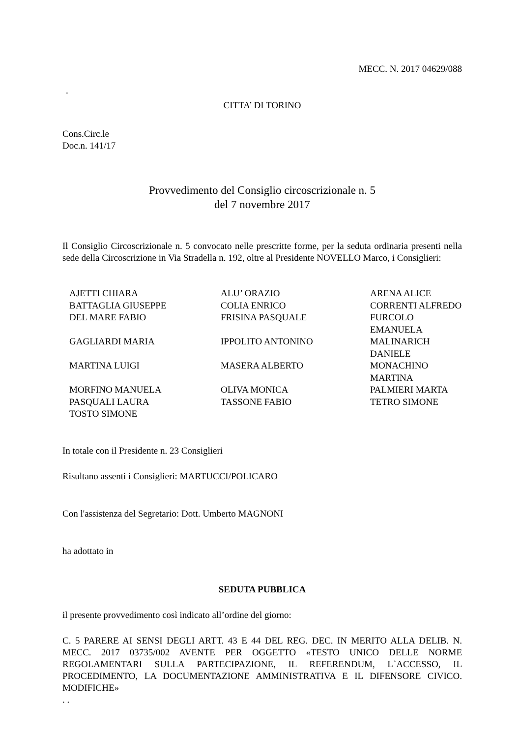MECC. N. 2017 04629/088
.
CITTA’ DI TORINO
Cons.Circ.le
Doc.n. 141/17
Provvedimento del Consiglio circoscrizionale n. 5
del 7 novembre 2017
Il Consiglio Circoscrizionale n. 5 convocato nelle prescritte forme, per la seduta ordinaria presenti nella sede della Circoscrizione in Via Stradella n. 192, oltre al Presidente NOVELLO Marco, i Consiglieri:
| AJETTI CHIARA | ALU’ ORAZIO | ARENA ALICE |
| BATTAGLIA GIUSEPPE | COLIA ENRICO | CORRENTI ALFREDO |
| DEL MARE FABIO | FRISINA PASQUALE | FURCOLO EMANUELA |
| GAGLIARDI MARIA | IPPOLITO ANTONINO | MALINARICH DANIELE |
| MARTINA LUIGI | MASERA ALBERTO | MONACHINO MARTINA |
| MORFINO MANUELA | OLIVA MONICA | PALMIERI MARTA |
| PASQUALI LAURA | TASSONE FABIO | TETRO SIMONE |
| TOSTO SIMONE | | |
In totale con il Presidente n. 23 Consiglieri
Risultano assenti i Consiglieri: MARTUCCI/POLICARO
Con l'assistenza del Segretario: Dott. Umberto MAGNONI
ha adottato in
SEDUTA PUBBLICA
il presente provvedimento così indicato all’ordine del giorno:
C. 5 PARERE AI SENSI DEGLI ARTT. 43 E 44 DEL REG. DEC. IN MERITO ALLA DELIB. N. MECC. 2017 03735/002 AVENTE PER OGGETTO «TESTO UNICO DELLE NORME REGOLAMENTARI SULLA PARTECIPAZIONE, IL REFERENDUM, L`ACCESSO, IL PROCEDIMENTO, LA DOCUMENTAZIONE AMMINISTRATIVA E IL DIFENSORE CIVICO. MODIFICHE»
. .